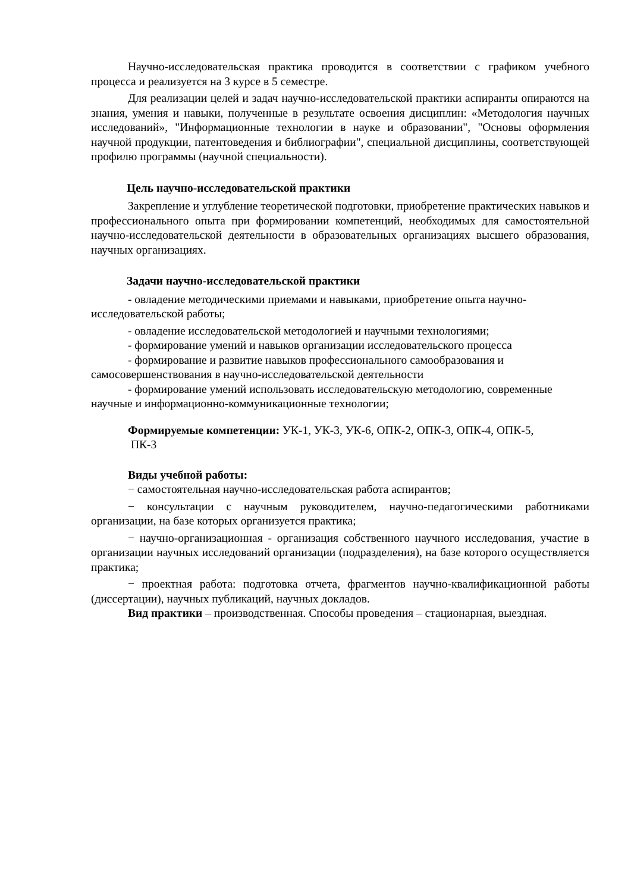Научно-исследовательская практика проводится в соответствии с графиком учебного процесса и реализуется на 3 курсе в 5 семестре.
Для реализации целей и задач научно-исследовательской практики аспиранты опираются на знания, умения и навыки, полученные в результате освоения дисциплин: «Методология научных исследований», "Информационные технологии в науке и образовании", "Основы оформления научной продукции, патентоведения и библиографии", специальной дисциплины, соответствующей профилю программы (научной специальности).
Цель научно-исследовательской практики
Закрепление и углубление теоретической подготовки, приобретение практических навыков и профессионального опыта при формировании компетенций, необходимых для самостоятельной научно-исследовательской деятельности в образовательных организациях высшего образования, научных организациях.
Задачи научно-исследовательской практики
- овладение методическими приемами и навыками, приобретение опыта научно-исследовательской работы;
- овладение исследовательской методологией и научными технологиями;
- формирование умений и навыков организации исследовательского процесса
- формирование и развитие навыков профессионального самообразования и самосовершенствования в научно-исследовательской деятельности
- формирование умений использовать исследовательскую методологию, современные научные и информационно-коммуникационные технологии;
Формируемые компетенции: УК-1, УК-3, УК-6, ОПК-2, ОПК-3, ОПК-4, ОПК-5,
ПК-3
Виды учебной работы:
− самостоятельная научно-исследовательская работа аспирантов;
− консультации с научным руководителем, научно-педагогическими работниками организации, на базе которых организуется практика;
− научно-организационная - организация собственного научного исследования, участие в организации научных исследований организации (подразделения), на базе которого осуществляется практика;
− проектная работа: подготовка отчета, фрагментов научно-квалификационной работы (диссертации), научных публикаций, научных докладов.
Вид практики – производственная. Способы проведения – стационарная, выездная.